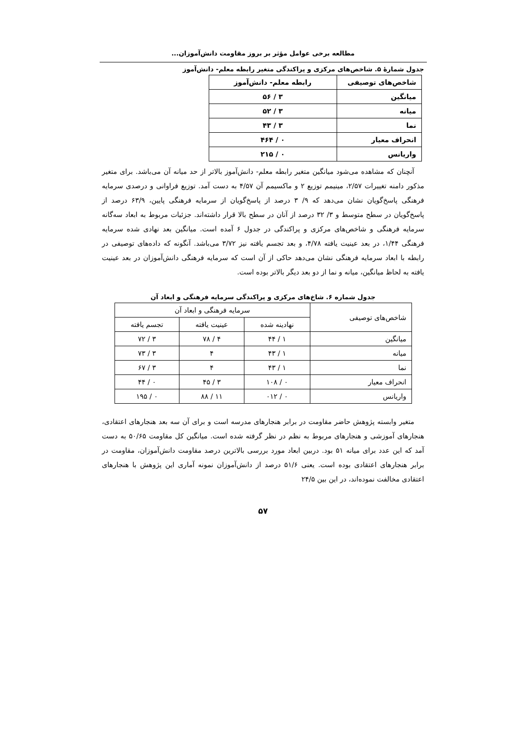مطالعه برخی عوامل مؤثر بر بروز مقاومت دانش‌آموزان...
جدول شمارۀ ۵. شاخص‌های مرکزی و پراکندگی متغیر رابطه معلم- دانش‌آموز
| شاخص‌های توصیفی | رابطه معلم- دانش‌آموز |
| --- | --- |
| میانگین | ۳ / ۵۶ |
| میانه | ۳ / ۵۲ |
| نما | ۳ / ۴۳ |
| انحراف معیار | ۰ / ۴۶۴ |
| واریانس | ۰ / ۲۱۵ |
آنچنان که مشاهده می‌شود میانگین متغیر رابطه معلم- دانش‌آموز بالاتر از حد میانه آن می‌باشد. برای متغیر مذکور دامنه تغییرات ۲/۵۷، مینیمم توزیع ۲ و ماکسیمم آن ۴/۵۷ به دست آمد. توزیع فراوانی و درصدی سرمایه فرهنگی پاسخ‌گویان نشان می‌دهد که ۹/ ۳ درصد از پاسخ‌گویان از سرمایه فرهنگی پایین، ۶۳/۹ درصد از پاسخ‌گویان در سطح متوسط و ۳/ ۳۲ درصد از آنان در سطح بالا قرار داشته‌اند. جزئیات مربوط به ابعاد سه‌گانه سرمایه فرهنگی و شاخص‌های مرکزی و پراکندگی در جدول ۶ آمده است. میانگین بعد نهادی شده سرمایه فرهنگی ۱/۴۴، در بعد عینیت یافته ۴/۷۸، و بعد تجسم یافته نیز ۳/۷۲ می‌باشد. آنگونه که داده‌های توصیفی در رابطه با ابعاد سرمایه فرهنگی نشان می‌دهد حاکی از آن است که سرمایه فرهنگی دانش‌آموزان در بعد عینیت یافته به لحاظ میانگین، میانه و نما از دو بعد دیگر بالاتر بوده است.
جدول شماره ۶. شاخ‌های مرکزی و پراکندگی سرمایه فرهنگی و ابعاد آن
| شاخص‌های توصیفی | سرمایه فرهنگی و ابعاد آن | | |
| --- | --- | --- | --- |
| | نهادینه شده | عینیت یافته | تجسم یافته |
| میانگین | ۱ / ۴۴ | ۴ / ۷۸ | ۳ / ۷۲ |
| میانه | ۱ / ۴۳ | ۴ | ۳ / ۷۳ |
| نما | ۱ / ۴۳ | ۴ | ۳ / ۶۷ |
| انحراف معیار | ۰ / ۱۰۸ | ۳ / ۴۵ | ۰ / ۴۴ |
| واریانس | ۰ / ۰۱۲ | ۱۱ / ۸۸ | ۰ / ۱۹۵ |
متغیر وابسته پژوهش حاضر مقاومت در برابر هنجارهای مدرسه است و برای آن سه بعد هنجارهای اعتقادی، هنجارهای آموزشی و هنجارهای مربوط به نظم در نظر گرفته شده است. میانگین کل مقاومت ۵۰/۶۵ به دست آمد که این عدد برای میانه ۵۱ بود. دربین ابعاد مورد بررسی بالاترین درصد مقاومت دانش‌آموزان، مقاومت در برابر هنجارهای اعتقادی بوده است. یعنی ۵۱/۶ درصد از دانش‌آموزان نمونه آماری این پژوهش با هنجارهای اعتقادی مخالفت نموده‌اند، در این بین ۲۴/۵
۵۷